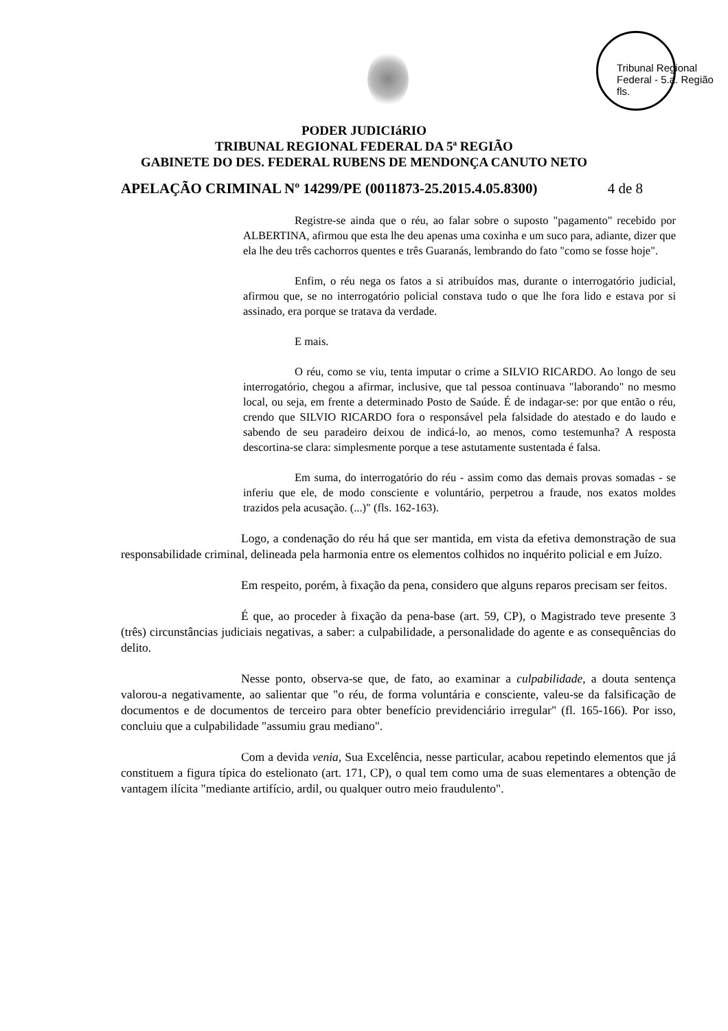Tribunal Regional Federal - 5.a. Região fls.
PODER JUDICIáRIO
TRIBUNAL REGIONAL FEDERAL DA 5ª REGIÃO
GABINETE DO DES. FEDERAL RUBENS DE MENDONÇA CANUTO NETO
APELAÇÃO CRIMINAL Nº 14299/PE (0011873-25.2015.4.05.8300) 4 de 8
Registre-se ainda que o réu, ao falar sobre o suposto "pagamento" recebido por ALBERTINA, afirmou que esta lhe deu apenas uma coxinha e um suco para, adiante, dizer que ela lhe deu três cachorros quentes e três Guaranás, lembrando do fato "como se fosse hoje".
Enfim, o réu nega os fatos a si atribuídos mas, durante o interrogatório judicial, afirmou que, se no interrogatório policial constava tudo o que lhe fora lido e estava por si assinado, era porque se tratava da verdade.
E mais.
O réu, como se viu, tenta imputar o crime a SILVIO RICARDO. Ao longo de seu interrogatório, chegou a afirmar, inclusive, que tal pessoa continuava "laborando" no mesmo local, ou seja, em frente a determinado Posto de Saúde. É de indagar-se: por que então o réu, crendo que SILVIO RICARDO fora o responsável pela falsidade do atestado e do laudo e sabendo de seu paradeiro deixou de indicá-lo, ao menos, como testemunha? A resposta descortina-se clara: simplesmente porque a tese astutamente sustentada é falsa.
Em suma, do interrogatório do réu - assim como das demais provas somadas - se inferiu que ele, de modo consciente e voluntário, perpetrou a fraude, nos exatos moldes trazidos pela acusação. (...)" (fls. 162-163).
Logo, a condenação do réu há que ser mantida, em vista da efetiva demonstração de sua responsabilidade criminal, delineada pela harmonia entre os elementos colhidos no inquérito policial e em Juízo.
Em respeito, porém, à fixação da pena, considero que alguns reparos precisam ser feitos.
É que, ao proceder à fixação da pena-base (art. 59, CP), o Magistrado teve presente 3 (três) circunstâncias judiciais negativas, a saber: a culpabilidade, a personalidade do agente e as consequências do delito.
Nesse ponto, observa-se que, de fato, ao examinar a culpabilidade, a douta sentença valorou-a negativamente, ao salientar que "o réu, de forma voluntária e consciente, valeu-se da falsificação de documentos e de documentos de terceiro para obter benefício previdenciário irregular" (fl. 165-166). Por isso, concluiu que a culpabilidade "assumiu grau mediano".
Com a devida venia, Sua Excelência, nesse particular, acabou repetindo elementos que já constituem a figura típica do estelionato (art. 171, CP), o qual tem como uma de suas elementares a obtenção de vantagem ilícita "mediante artifício, ardil, ou qualquer outro meio fraudulento".